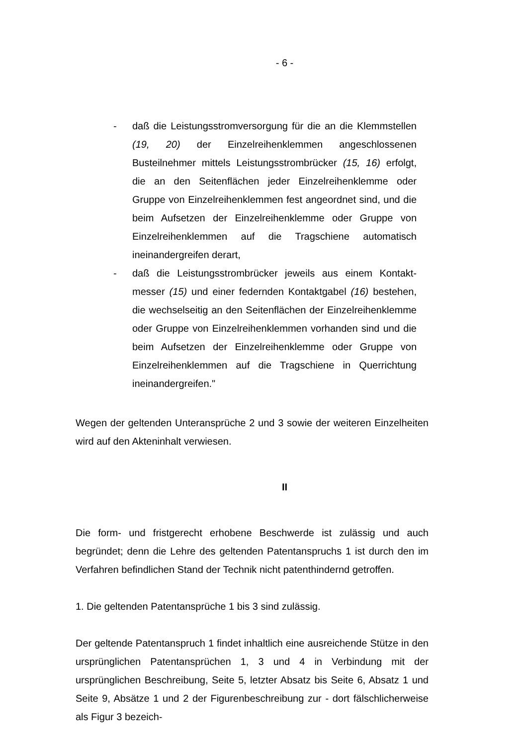- 6 -
- daß die Leistungsstromversorgung für die an die Klemm­stellen (19, 20) der Einzelreihenklemmen angeschlossenen Busteilnehmer mittels Leistungsstrombrücker (15, 16) er­folgt, die an den Seitenflächen jeder Einzelreihenklemme oder Gruppe von Einzelreihenklemmen fest angeordnet sind, und die beim Aufsetzen der Einzelreihenklemme oder Gruppe von Einzelreihenklemmen auf die Tragschiene au­tomatisch ineinandergreifen derart,
- daß die Leistungsstrombrücker jeweils aus einem Kontakt­messer (15) und einer federnden Kontaktgabel (16) beste­hen, die wechselseitig an den Seitenflächen der Einzelrei­henklemme oder Gruppe von Einzelreihenklemmen vorhan­den sind und die beim Aufsetzen der Einzelreihenklemme oder Gruppe von Einzelreihenklemmen auf die Tragschiene in Querrichtung ineinandergreifen."
Wegen der geltenden Unteransprüche 2 und 3 sowie der weiteren Einzelheiten wird auf den Akteninhalt verwiesen.
II
Die form- und fristgerecht erhobene Beschwerde ist zulässig und auch begründet; denn die Lehre des geltenden Patentanspruchs 1 ist durch den im Verfahren be­findlichen Stand der Technik nicht patenthindernd getroffen.
1. Die geltenden Patentansprüche 1 bis 3 sind zulässig.
Der geltende Patentanspruch 1 findet inhaltlich eine ausreichende Stütze in den ursprünglichen Patentansprüchen 1, 3 und 4 in Verbindung mit der ursprünglichen Beschreibung, Seite 5, letzter Absatz bis Seite 6, Absatz 1 und Seite 9, Absätze 1 und 2 der Figurenbeschreibung zur - dort fälschlicherweise als Figur 3 bezeich-